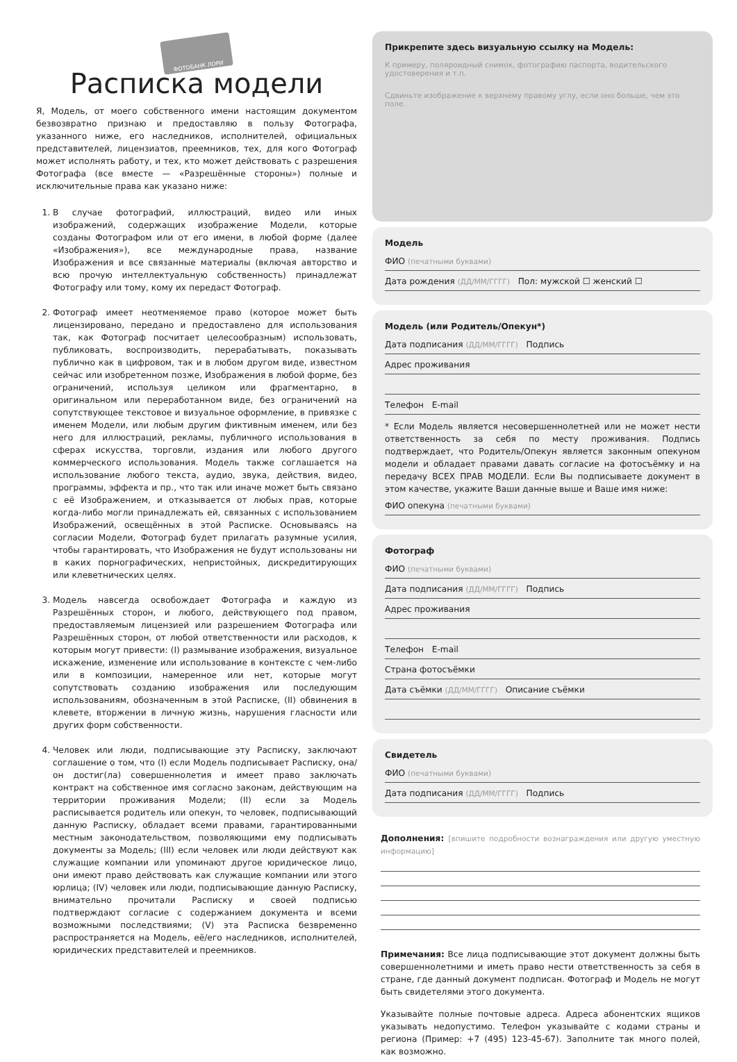ФОТОБАНК ЛОРИ
Расписка модели
Я, Модель, от моего собственного имени настоящим документом безвозвратно признаю и предоставляю в пользу Фотографа, указанного ниже, его наследников, исполнителей, официальных представителей, лицензиатов, преемников, тех, для кого Фотограф может исполнять работу, и тех, кто может действовать с разрешения Фотографа (все вместе — «Разрешённые стороны») полные и исключительные права как указано ниже:
1. В случае фотографий, иллюстраций, видео или иных изображений, содержащих изображение Модели, которые созданы Фотографом или от его имени, в любой форме (далее «Изображения»), все международные права, название Изображения и все связанные материалы (включая авторство и всю прочую интеллектуальную собственность) принадлежат Фотографу или тому, кому их передаст Фотограф.
2. Фотограф имеет неотменяемое право (которое может быть лицензировано, передано и предоставлено для использования так, как Фотограф посчитает целесообразным) использовать, публиковать, воспроизводить, перерабатывать, показывать публично как в цифровом, так и в любом другом виде, известном сейчас или изобретенном позже, Изображения в любой форме, без ограничений, используя целиком или фрагментарно, в оригинальном или переработанном виде, без ограничений на сопутствующее текстовое и визуальное оформление, в привязке с именем Модели, или любым другим фиктивным именем, или без него для иллюстраций, рекламы, публичного использования в сферах искусства, торговли, издания или любого другого коммерческого использования. Модель также соглашается на использование любого текста, аудио, звука, действия, видео, программы, эффекта и пр., что так или иначе может быть связано с её Изображением, и отказывается от любых прав, которые когда-либо могли принадлежать ей, связанных с использованием Изображений, освещённых в этой Расписке. Основываясь на согласии Модели, Фотограф будет прилагать разумные усилия, чтобы гарантировать, что Изображения не будут использованы ни в каких порнографических, непристойных, дискредитирующих или клеветнических целях.
3. Модель навсегда освобождает Фотографа и каждую из Разрешённых сторон, и любого, действующего под правом, предоставляемым лицензией или разрешением Фотографа или Разрешённых сторон, от любой ответственности или расходов, к которым могут привести: (I) размывание изображения, визуальное искажение, изменение или использование в контексте с чем-либо или в композиции, намеренное или нет, которые могут сопутствовать созданию изображения или последующим использованиям, обозначенным в этой Расписке, (II) обвинения в клевете, вторжении в личную жизнь, нарушения гласности или других форм собственности.
4. Человек или люди, подписывающие эту Расписку, заключают соглашение о том, что (I) если Модель подписывает Расписку, она/он достиг(ла) совершеннолетия и имеет право заключать контракт на собственное имя согласно законам, действующим на территории проживания Модели; (II) если за Модель расписывается родитель или опекун, то человек, подписывающий данную Расписку, обладает всеми правами, гарантированными местным законодательством, позволяющими ему подписывать документы за Модель; (III) если человек или люди действуют как служащие компании или упоминают другое юридическое лицо, они имеют право действовать как служащие компании или этого юрлица; (IV) человек или люди, подписывающие данную Расписку, внимательно прочитали Расписку и своей подписью подтверждают согласие с содержанием документа и всеми возможными последствиями; (V) эта Расписка безвременно распространяется на Модель, её/его наследников, исполнителей, юридических представителей и преемников.
Прикрепите здесь визуальную ссылку на Модель:
К примеру, поляроидный снимок, фотографию паспорта, водительского удостоверения и т.п.
Сдвиньте изображение к верхнему правому углу, если оно больше, чем это поле.
Модель
ФИО (печатными буквами)
Дата рождения (ДД/ММ/ГГГГ) Пол: мужской ☐ женский ☐
Модель (или Родитель/Опекун*)
Дата подписания (ДД/ММ/ГГГГ) Подпись
Адрес проживания
Телефон E-mail
* Если Модель является несовершеннолетней или не может нести ответственность за себя по месту проживания. Подпись подтверждает, что Родитель/Опекун является законным опекуном модели и обладает правами давать согласие на фотосъёмку и на передачу ВСЕХ ПРАВ МОДЕЛИ. Если Вы подписываете документ в этом качестве, укажите Ваши данные выше и Ваше имя ниже:
ФИО опекуна (печатными буквами)
Фотограф
ФИО (печатными буквами)
Дата подписания (ДД/ММ/ГГГГ) Подпись
Адрес проживания
Телефон E-mail
Страна фотосъёмки
Дата съёмки (ДД/ММ/ГГГГ) Описание съёмки
Свидетель
ФИО (печатными буквами)
Дата подписания (ДД/ММ/ГГГГ) Подпись
Дополнения: [впишите подробности вознаграждения или другую уместную информацию]
Примечания: Все лица подписывающие этот документ должны быть совершеннолетними и иметь право нести ответственность за себя в стране, где данный документ подписан. Фотограф и Модель не могут быть свидетелями этого документа.
Указывайте полные почтовые адреса. Адреса абонентских ящиков указывать недопустимо. Телефон указывайте с кодами страны и региона (Пример: +7 (495) 123-45-67). Заполните так много полей, как возможно.